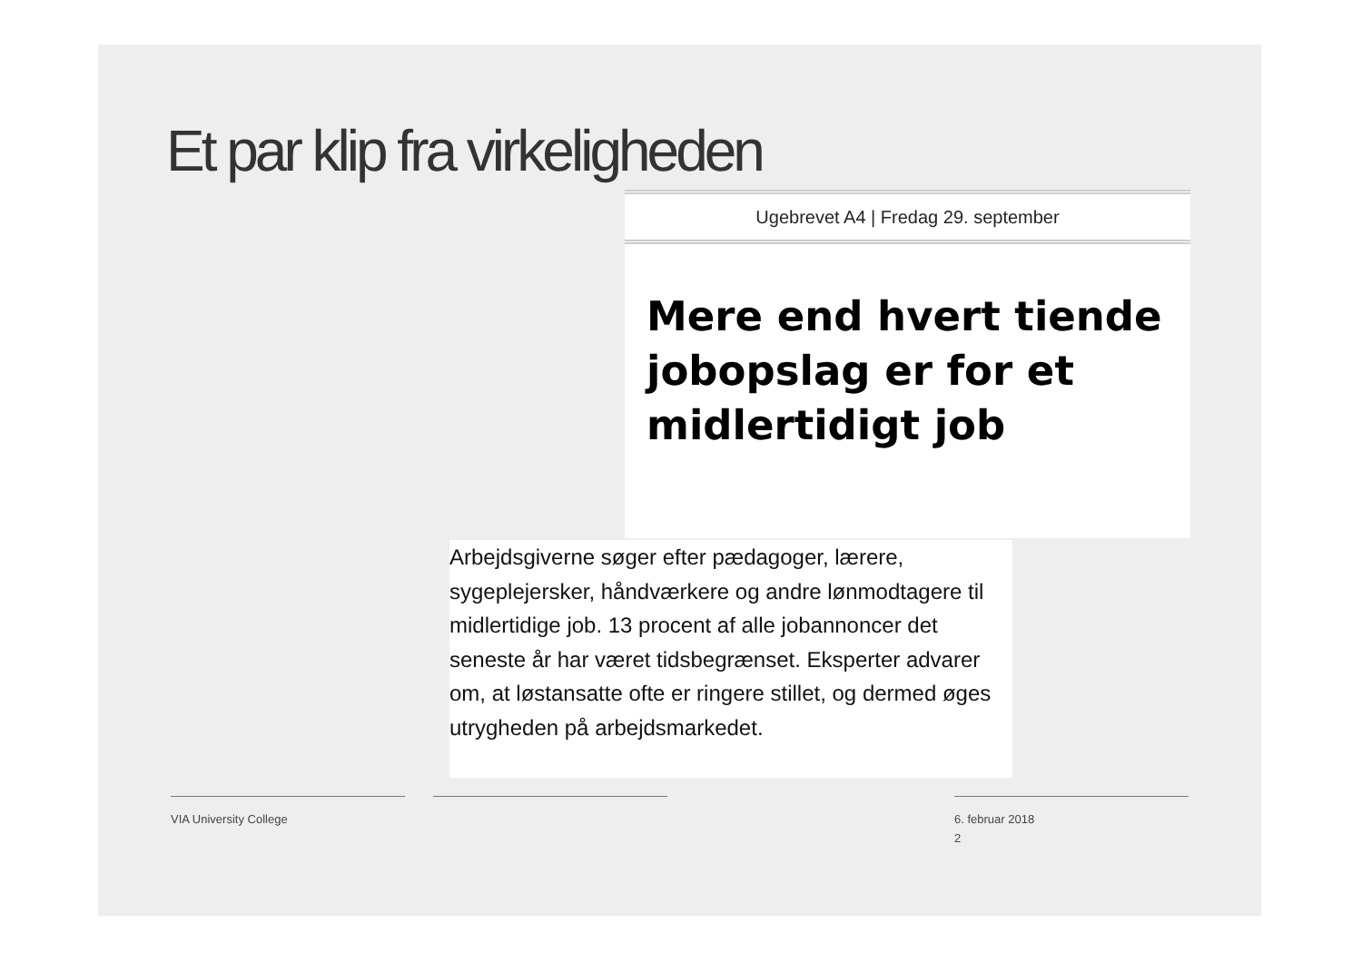Et par klip fra virkeligheden
Ugebrevet A4 | Fredag 29. september
Mere end hvert tiende jobopslag er for et midlertidigt job
Arbejdsgiverne søger efter pædagoger, lærere, sygeplejersker, håndværkere og andre lønmodtagere til midlertidige job. 13 procent af alle jobannoncer det seneste år har været tidsbegrænset. Eksperter advarer om, at løstansatte ofte er ringere stillet, og dermed øges utrygheden på arbejdsmarkedet.
VIA University College
6. februar 2018
2